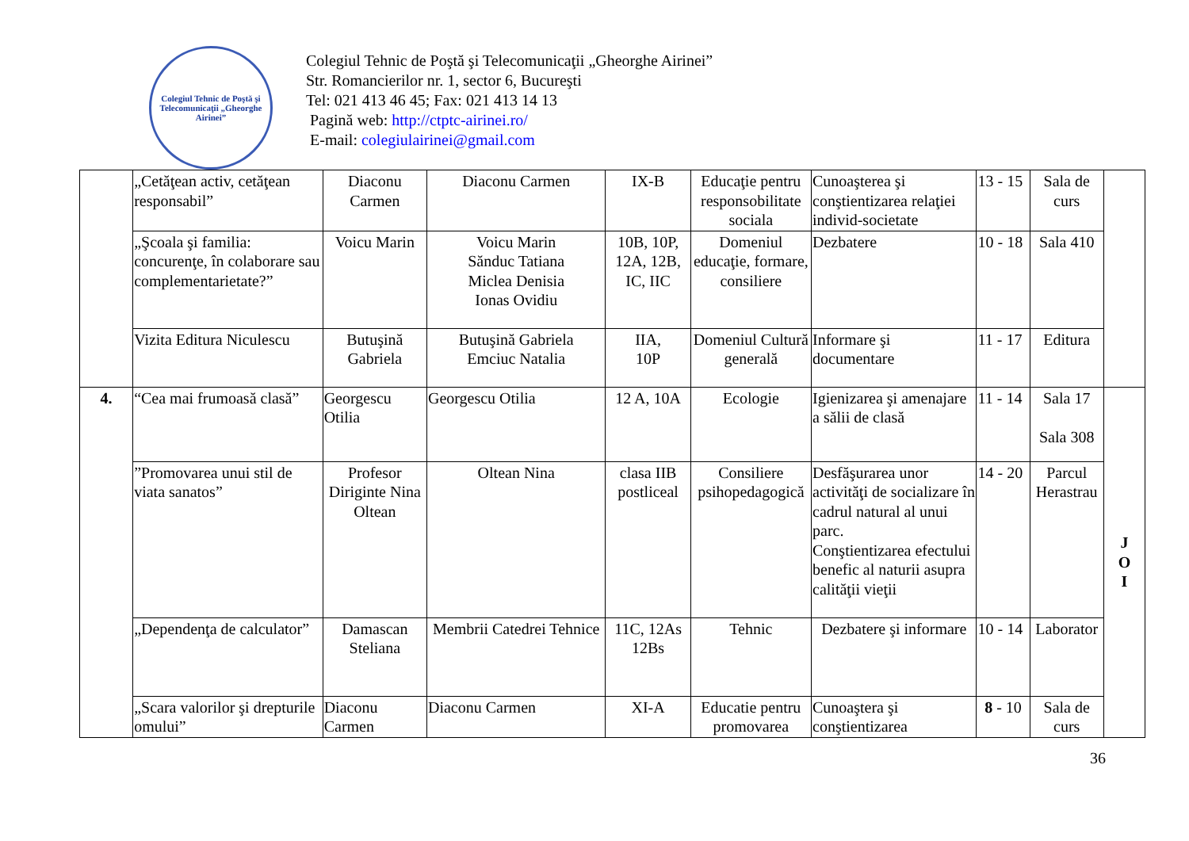Colegiul Tehnic de Poştă şi Telecomunicaţii „Gheorghe Airinei”
Colegiul Tehnic de Poştă şi Telecomunicaţii „Gheorghe Airinei”
Str. Romancierilor nr. 1, sector 6, Bucureşti
Tel: 021 413 46 45; Fax: 021 413 14 13
Pagină web: http://ctptc-airinei.ro/
E-mail: colegiulairinei@gmail.com
| | „Cetăţean activ, cetăţean responsabil” | Diaconu Carmen | Diaconu Carmen | IX-B | Educaţie pentru responsobilitate sociala | Cunoaşterea şi conştientizarea relaţiei individ-societate | 13 - 15 | Sala de curs | |
| | „Şcoala şi familia: concurenţe, în colaborare sau complementarietate?” | Voicu Marin | Voicu Marin Sănduc Tatiana Miclea Denisia Ionas Ovidiu | 10B, 10P, 12A, 12B, IC, IIC | Domeniul educaţie, formare, consiliere | Dezbatere | 10 - 18 | Sala 410 | |
| | Vizita Editura Niculescu | Butuşină Gabriela | Butuşină Gabriela Emciuc Natalia | IIA, 10P | Domeniul Cultură generală | Informare şi documentare | 11 - 17 | Editura | |
| 4. | “Cea mai frumoasă clasă” | Georgescu Otilia | Georgescu Otilia | 12 A, 10A | Ecologie | Igienizarea şi amenajare a sălii de clasă | 11 - 14 | Sala 17 Sala 308 | J O I |
| | ”Promovarea unui stil de viata sanatos” | Profesor Diriginte Nina Oltean | Oltean Nina | clasa IIB postliceal | Consiliere psihopedagogică | Desfăşurarea unor activităţi de socializare în cadrul natural al unui parc. Conştientizarea efectului benefic al naturii asupra calităţii vieţii | 14 - 20 | Parcul Herastrau | |
| | „Dependenţa de calculator” | Damascan Steliana | Membrii Catedrei Tehnice | 11C, 12As 12Bs | Tehnic | Dezbatere şi informare | 10 - 14 | Laborator | |
| | „Scara valorilor şi drepturile omului” | Diaconu Carmen | Diaconu Carmen | XI-A | Educatie pentru promovarea | Cunoaştera şi conştientizarea | 8 - 10 | Sala de curs | |
36